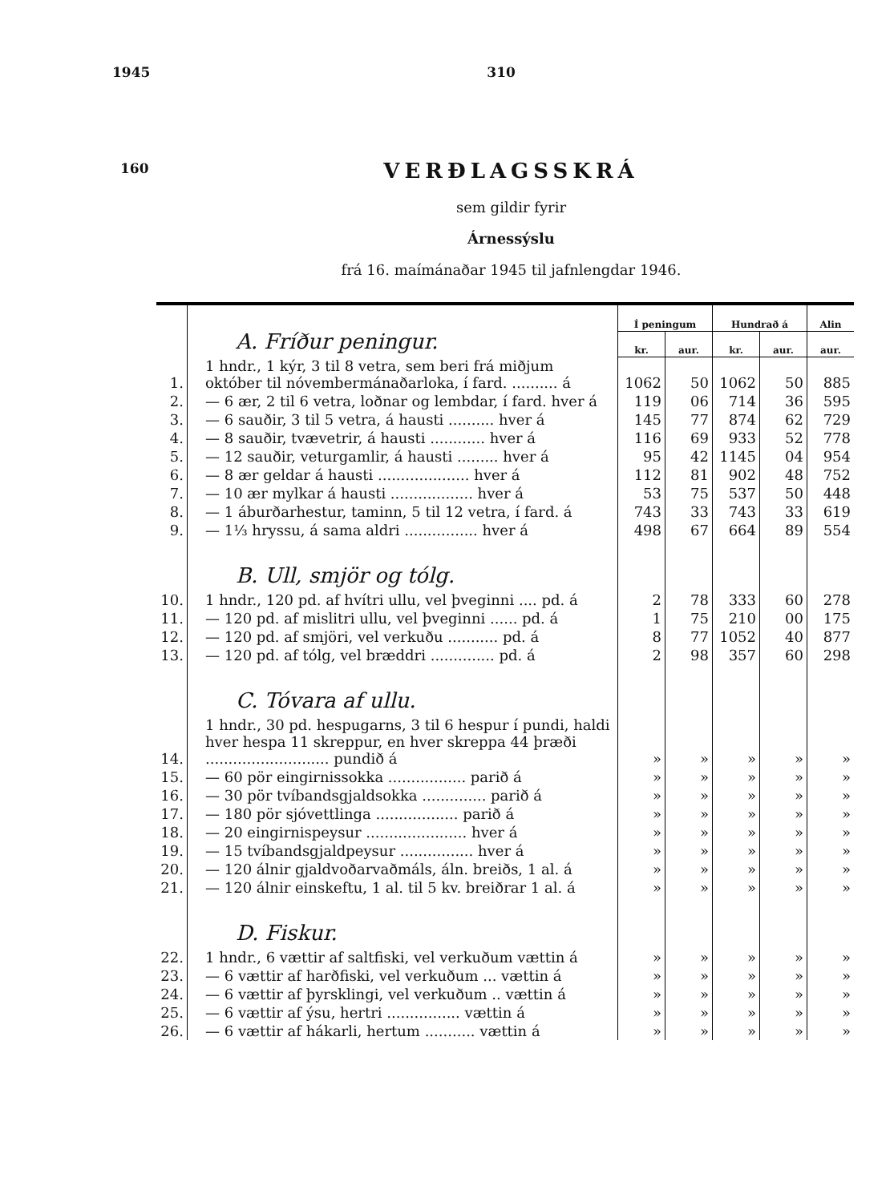1945 310
160
VERÐLAGSSKRÁ
sem gildir fyrir
Árnessýslu
frá 16. maímánaðar 1945 til jafnlengdar 1946.
| | A. Fríður peningur. | Í peningum | | Hundrað á | | Alin |
| | | kr. | aur. | kr. | aur. | aur. |
| 1. | 1 hndr., 1 kýr, 3 til 8 vetra, sem beri frá miðjum október til nóvembermánaðarloka, í fard. .......... á | 1062 | 50 | 1062 | 50 | 885 |
| 2. | — 6 ær, 2 til 6 vetra, loðnar og lembdar, í fard. hver á | 119 | 06 | 714 | 36 | 595 |
| 3. | — 6 sauðir, 3 til 5 vetra, á hausti .......... hver á | 145 | 77 | 874 | 62 | 729 |
| 4. | — 8 sauðir, tvævetrir, á hausti ............ hver á | 116 | 69 | 933 | 52 | 778 |
| 5. | — 12 sauðir, veturgamlir, á hausti ......... hver á | 95 | 42 | 1145 | 04 | 954 |
| 6. | — 8 ær geldar á hausti .................... hver á | 112 | 81 | 902 | 48 | 752 |
| 7. | — 10 ær mylkar á hausti .................. hver á | 53 | 75 | 537 | 50 | 448 |
| 8. | — 1 áburðarhestur, taminn, 5 til 12 vetra, í fard. á | 743 | 33 | 743 | 33 | 619 |
| 9. | — 1⅓ hryssu, á sama aldri ................ hver á | 498 | 67 | 664 | 89 | 554 |
| | B. Ull, smjör og tólg. | | | | | |
| 10. | 1 hndr., 120 pd. af hvítri ullu, vel þveginni .... pd. á | 2 | 78 | 333 | 60 | 278 |
| 11. | — 120 pd. af mislitri ullu, vel þveginni ...... pd. á | 1 | 75 | 210 | 00 | 175 |
| 12. | — 120 pd. af smjöri, vel verkuðu ........... pd. á | 8 | 77 | 1052 | 40 | 877 |
| 13. | — 120 pd. af tólg, vel bræddri .............. pd. á | 2 | 98 | 357 | 60 | 298 |
| | C. Tóvara af ullu. | | | | | |
| 14. | 1 hndr., 30 pd. hespugarns, 3 til 6 hespur í pundi, haldi hver hespa 11 skreppur, en hver skreppa 44 þræði ........................... pundið á | » | » | » | » | » |
| 15. | — 60 pör eingirnissokka ................. parið á | » | » | » | » | » |
| 16. | — 30 pör tvíbandsgjaldsokka .............. parið á | » | » | » | » | » |
| 17. | — 180 pör sjóvettlinga .................. parið á | » | » | » | » | » |
| 18. | — 20 eingirnispeysur ...................... hver á | » | » | » | » | » |
| 19. | — 15 tvíbandsgjaldpeysur ................ hver á | » | » | » | » | » |
| 20. | — 120 álnir gjaldvoðarvaðmáls, áln. breiðs, 1 al. á | » | » | » | » | » |
| 21. | — 120 álnir einskeftu, 1 al. til 5 kv. breiðrar 1 al. á | » | » | » | » | » |
| | D. Fiskur. | | | | | |
| 22. | 1 hndr., 6 vættir af saltfiski, vel verkuðum vættin á | » | » | » | » | » |
| 23. | — 6 vættir af harðfiski, vel verkuðum ... vættin á | » | » | » | » | » |
| 24. | — 6 vættir af þyrsklingi, vel verkuðum .. vættin á | » | » | » | » | » |
| 25. | — 6 vættir af ýsu, hertri ................ vættin á | » | » | » | » | » |
| 26. | — 6 vættir af hákarli, hertum ........... vættin á | » | » | » | » | » |